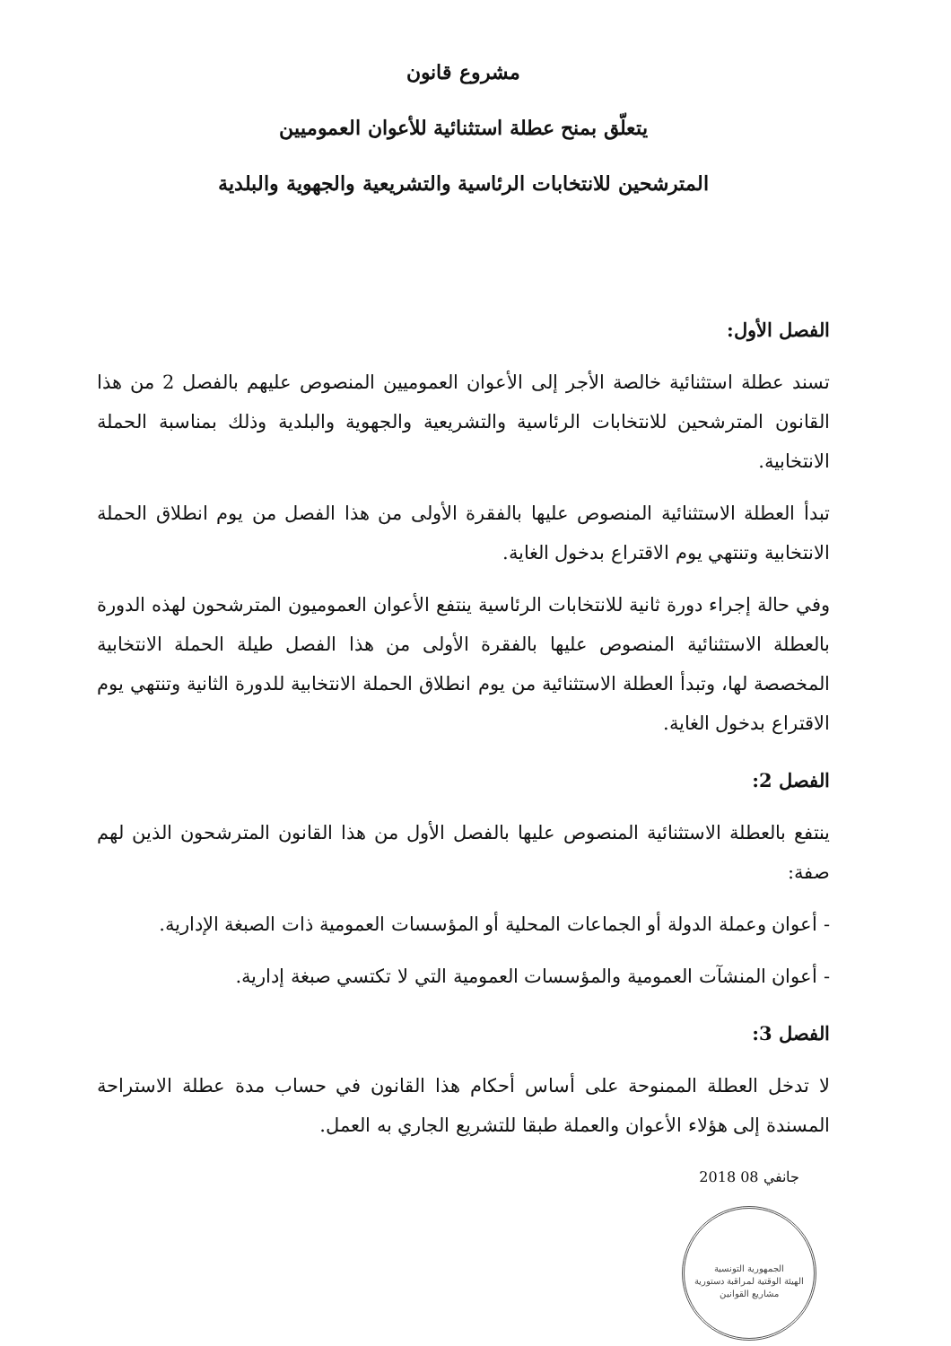مشروع قانون
يتعلّق بمنح عطلة استثنائية للأعوان العموميين
المترشحين للانتخابات الرئاسية والتشريعية والجهوية والبلدية
الفصل الأول:
تسند عطلة استثنائية خالصة الأجر إلى الأعوان العموميين المنصوص عليهم بالفصل 2 من هذا القانون المترشحين للانتخابات الرئاسية والتشريعية والجهوية والبلدية وذلك بمناسبة الحملة الانتخابية.
تبدأ العطلة الاستثنائية المنصوص عليها بالفقرة الأولى من هذا الفصل من يوم انطلاق الحملة الانتخابية وتنتهي يوم الاقتراع بدخول الغاية.
وفي حالة إجراء دورة ثانية للانتخابات الرئاسية ينتفع الأعوان العموميون المترشحون لهذه الدورة بالعطلة الاستثنائية المنصوص عليها بالفقرة الأولى من هذا الفصل طيلة الحملة الانتخابية المخصصة لها، وتبدأ العطلة الاستثنائية من يوم انطلاق الحملة الانتخابية للدورة الثانية وتنتهي يوم الاقتراع بدخول الغاية.
الفصل 2:
ينتفع بالعطلة الاستثنائية المنصوص عليها بالفصل الأول من هذا القانون المترشحون الذين لهم صفة:
- أعوان وعملة الدولة أو الجماعات المحلية أو المؤسسات العمومية ذات الصبغة الإدارية.
- أعوان المنشآت العمومية والمؤسسات العمومية التي لا تكتسي صبغة إدارية.
الفصل 3:
لا تدخل العطلة الممنوحة على أساس أحكام هذا القانون في حساب مدة عطلة الاستراحة المسندة إلى هؤلاء الأعوان والعملة طبقا للتشريع الجاري به العمل.
2018 جانفي 08
الجمهورية التونسية
الهيئة الوقتية لمراقبة دستورية مشاريع القوانين